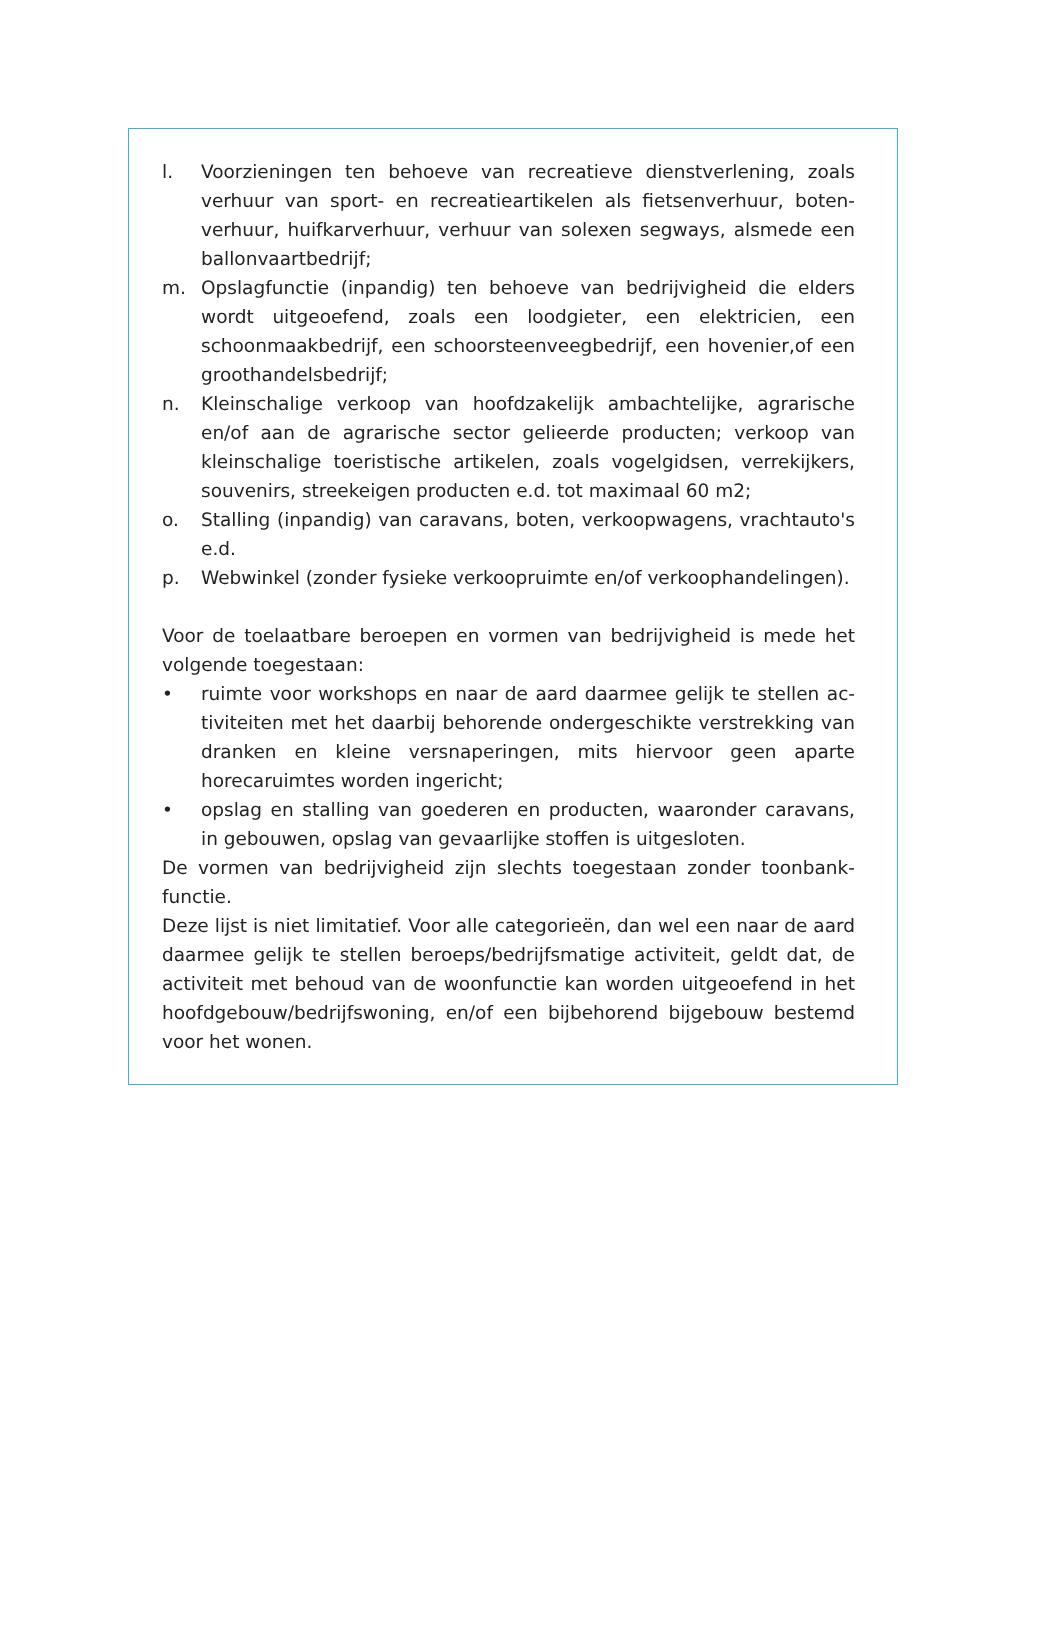l. Voorzieningen ten behoeve van recreatieve dienstverlening, zoals verhuur van sport- en recreatieartikelen als fietsenverhuur, boten­verhuur, huifkarverhuur, verhuur van solexen segways, alsmede een ballonvaartbedrijf;
m. Opslagfunctie (inpandig) ten behoeve van bedrijvigheid die elders wordt uitgeoefend, zoals een loodgieter, een elektricien, een schoonmaakbedrijf, een schoorsteenveegbedrijf, een hovenier,of een groothandelsbedrijf;
n. Kleinschalige verkoop van hoofdzakelijk ambachtelijke, agrarische en/of aan de agrarische sector gelieerde producten; verkoop van kleinschalige toeristische artikelen, zoals vogelgidsen, verrekijkers, souvenirs, streekeigen producten e.d. tot maximaal 60 m2;
o. Stalling (inpandig) van caravans, boten, verkoopwagens, vrachtau­to's e.d.
p. Webwinkel (zonder fysieke verkoopruimte en/of verkoophandelin­gen).
Voor de toelaatbare beroepen en vormen van bedrijvigheid is mede het volgende toegestaan:
• ruimte voor workshops en naar de aard daarmee gelijk te stellen ac­tiviteiten met het daarbij behorende ondergeschikte verstrekking van dranken en kleine versnaperingen, mits hiervoor geen aparte horecaruimtes worden ingericht;
• opslag en stalling van goederen en producten, waaronder caravans, in gebouwen, opslag van gevaarlijke stoffen is uitgesloten.
De vormen van bedrijvigheid zijn slechts toegestaan zonder toonbank­functie.
Deze lijst is niet limitatief. Voor alle categorieën, dan wel een naar de aard daarmee gelijk te stellen beroeps/bedrijfsmatige activiteit, geldt dat, de activiteit met behoud van de woonfunctie kan worden uitgeoefend in het hoofdgebouw/bedrijfswoning, en/of een bijbehorend bijgebouw bestemd voor het wonen.